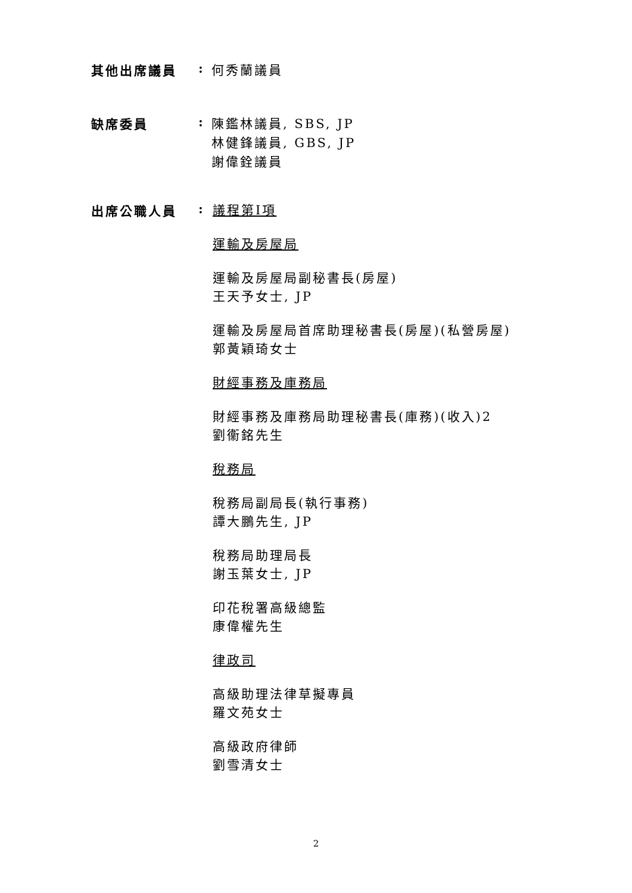其他出席議員 :
何秀蘭議員
缺席委員 :
陳鑑林議員, SBS, JP
林健鋒議員, GBS, JP
謝偉銓議員
出席公職人員 :
議程第I項
運輸及房屋局
運輸及房屋局副秘書長(房屋)
王天予女士, JP
運輸及房屋局首席助理秘書長(房屋)(私營房屋)
郭黃穎琦女士
財經事務及庫務局
財經事務及庫務局助理秘書長(庫務)(收入)2
劉衞銘先生
稅務局
稅務局副局長(執行事務)
譚大鵬先生, JP
稅務局助理局長
謝玉葉女士, JP
印花稅署高級總監
康偉權先生
律政司
高級助理法律草擬專員
羅文苑女士
高級政府律師
劉雪清女士
2